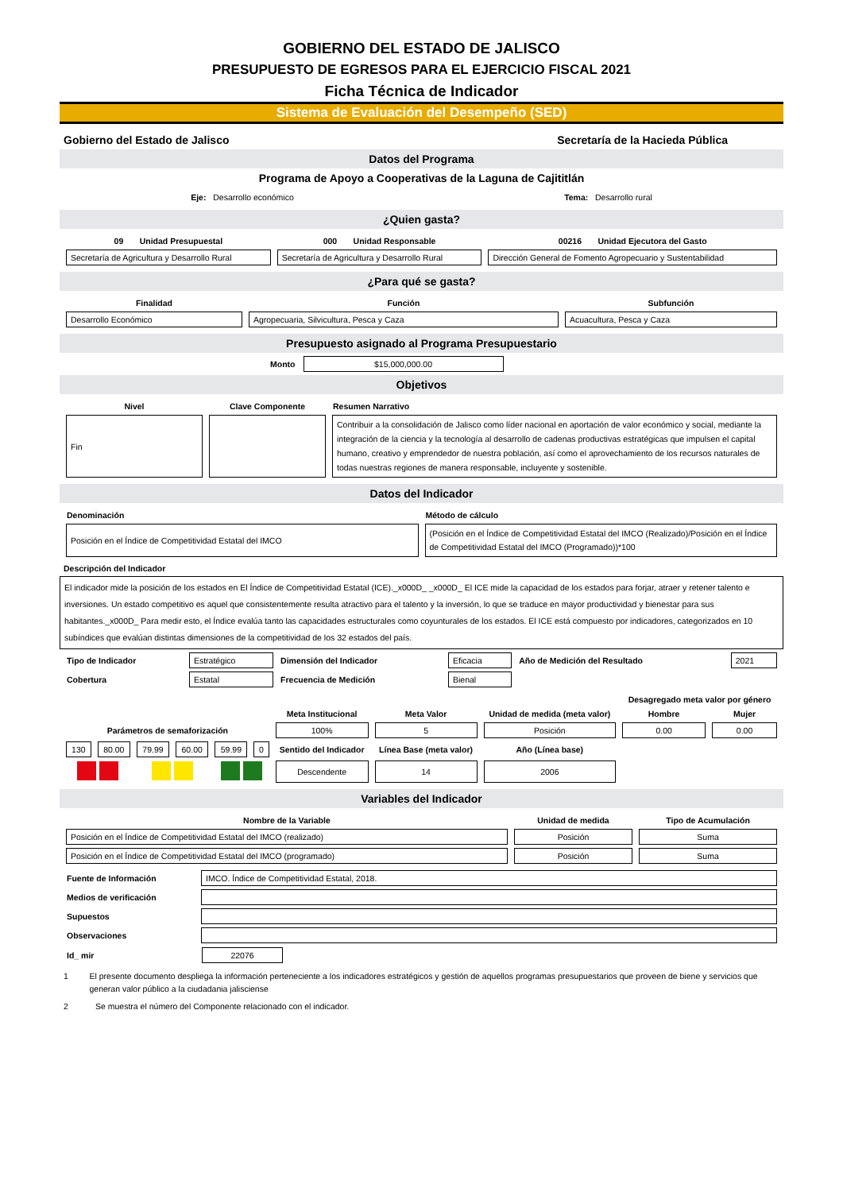GOBIERNO DEL ESTADO DE JALISCO
PRESUPUESTO DE EGRESOS PARA EL EJERCICIO FISCAL 2021
Ficha Técnica de Indicador
Sistema de Evaluación del Desempeño (SED)
Gobierno del Estado de Jalisco Secretaría de la Hacieda Pública
Datos del Programa
Programa de Apoyo a Cooperativas de la Laguna de Cajititlán
Eje: Desarrollo económico Tema: Desarrollo rural
¿Quien gasta?
| 09 Unidad Presupuestal | 000 Unidad Responsable | 00216 Unidad Ejecutora del Gasto |
| Secretaría de Agricultura y Desarrollo Rural | Secretaría de Agricultura y Desarrollo Rural | Dirección General de Fomento Agropecuario y Sustentabilidad |
¿Para qué se gasta?
| Finalidad | Función | Subfunción |
| Desarrollo Económico | Agropecuaria, Silvicultura, Pesca y Caza | Acuacultura, Pesca y Caza |
Presupuesto asignado al Programa Presupuestario
Monto $15,000,000.00
Objetivos
| Nivel | Clave Componente | Resumen Narrativo |
| Fin | | Contribuir a la consolidación de Jalisco como líder nacional en aportación de valor económico y social, mediante la integración de la ciencia y la tecnología al desarrollo de cadenas productivas estratégicas que impulsen el capital humano, creativo y emprendedor de nuestra población, así como el aprovechamiento de los recursos naturales de todas nuestras regiones de manera responsable, incluyente y sostenible. |
Datos del Indicador
| Denominación | Método de cálculo |
| Posición en el Índice de Competitividad Estatal del IMCO | (Posición en el Índice de Competitividad Estatal del IMCO (Realizado)/Posición en el Índice de Competitividad Estatal del IMCO (Programado))*100 |
Descripción del Indicador
El indicador mide la posición de los estados en El Índice de Competitividad Estatal (ICE)._x000D_ _x000D_ El ICE mide la capacidad de los estados para forjar, atraer y retener talento e inversiones. Un estado competitivo es aquel que consistentemente resulta atractivo para el talento y la inversión, lo que se traduce en mayor productividad y bienestar para sus habitantes._x000D_ Para medir esto, el Índice evalúa tanto las capacidades estructurales como coyunturales de los estados. El ICE está compuesto por indicadores, categorizados en 10 subíndices que evalúan distintas dimensiones de la competitividad de los 32 estados del país.
| Tipo de Indicador | Estratégico | Dimensión del Indicador | Eficacia | Año de Medición del Resultado | 2021 |
| Cobertura | Estatal | Frecuencia de Medición | Bienal | | |
| | | | | | | | | | Desagregado meta valor por género | |
| | | | | | | Meta Institucional | Meta Valor | Unidad de medida (meta valor) | Hombre | Mujer |
| Parámetros de semaforización | | | | | | 100% | 5 | Posición | 0.00 | 0.00 |
| 130 | 80.00 | 79.99 | 60.00 | 59.99 | 0 | Sentido del Indicador | Línea Base (meta valor) | Año (Línea base) | | |
| | | | | | | Descendente | 14 | 2006 | | |
Variables del Indicador
| Nombre de la Variable | Unidad de medida | Tipo de Acumulación |
| Posición en el Índice de Competitividad Estatal del IMCO (realizado) | Posición | Suma |
| Posición en el Índice de Competitividad Estatal del IMCO (programado) | Posición | Suma |
| Fuente de Información | IMCO. Índice de Competitividad Estatal, 2018. |
| Medios de verificación | |
| Supuestos | |
| Observaciones | |
| Id_ mir | 22076 |
1 El presente documento despliega la información perteneciente a los indicadores estratégicos y gestión de aquellos programas presupuestarios que proveen de biene y servicios que generan valor público a la ciudadania jalisciense
2 Se muestra el número del Componente relacionado con el indicador.